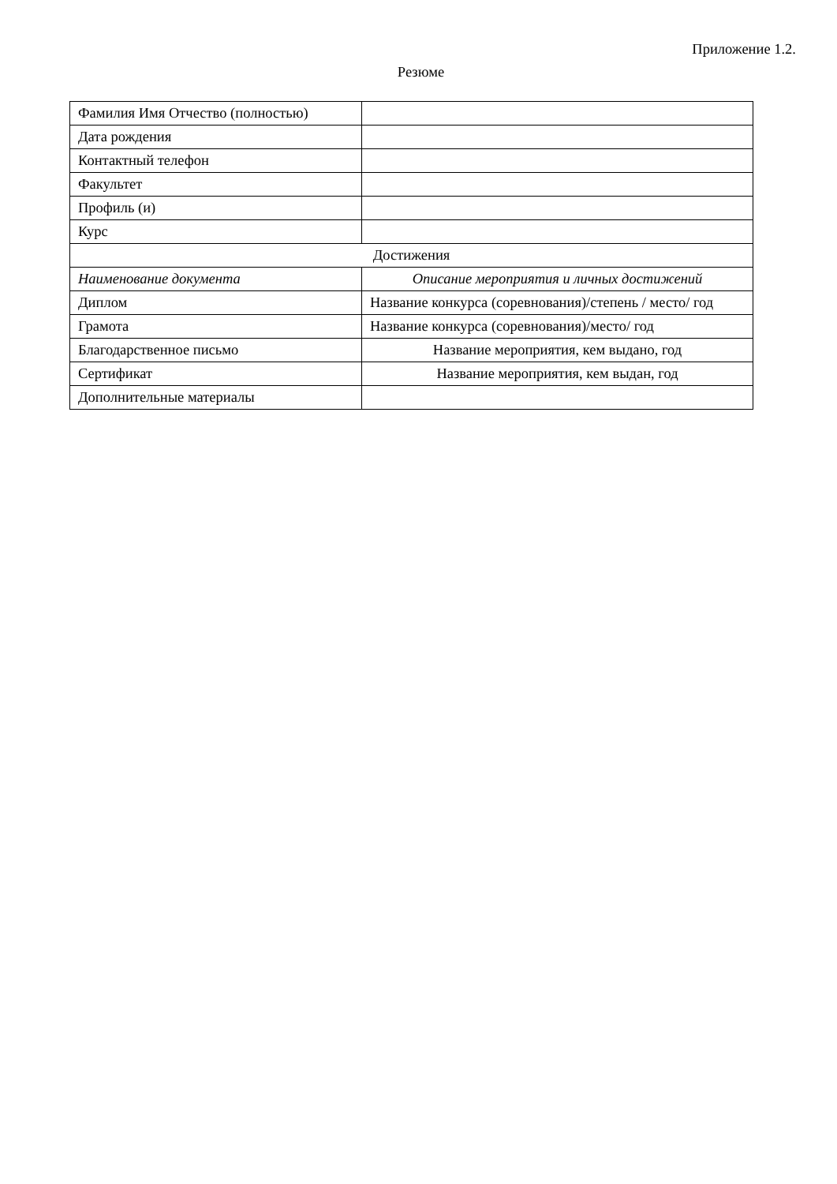Приложение 1.2.
Резюме
| Фамилия Имя Отчество (полностью) | |
| Дата рождения | |
| Контактный телефон | |
| Факультет | |
| Профиль (и) | |
| Курс | |
| Достижения | |
| Наименование документа | Описание мероприятия и личных достижений |
| Диплом | Название конкурса (соревнования)/степень / место/ год |
| Грамота | Название конкурса (соревнования)/место/ год |
| Благодарственное письмо | Название мероприятия, кем выдано, год |
| Сертификат | Название мероприятия, кем выдан, год |
| Дополнительные материалы | |